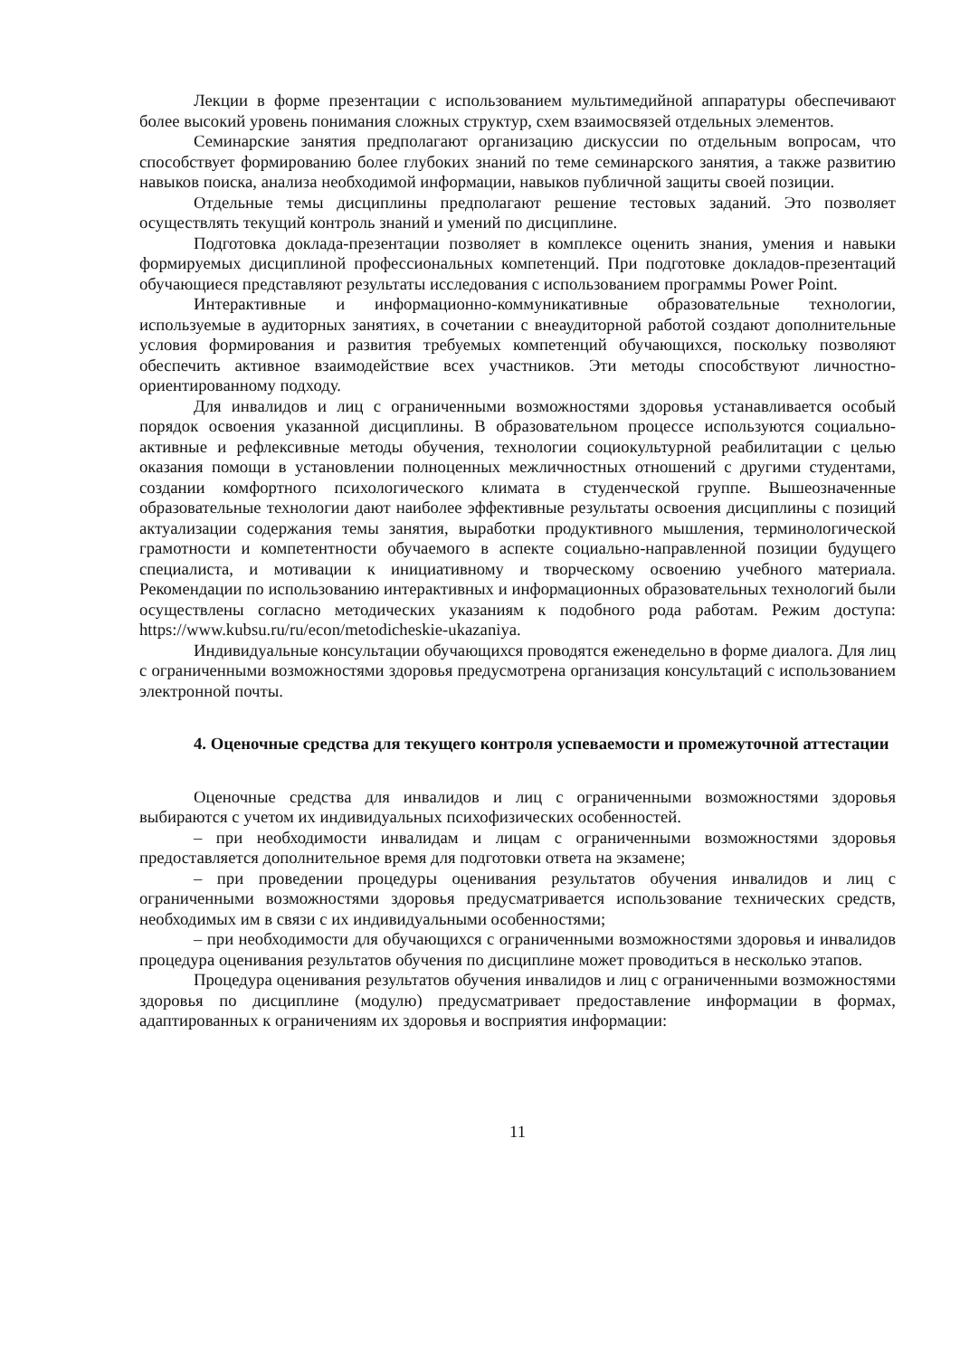Лекции в форме презентации с использованием мультимедийной аппаратуры обеспечивают более высокий уровень понимания сложных структур, схем взаимосвязей отдельных элементов.
Семинарские занятия предполагают организацию дискуссии по отдельным вопросам, что способствует формированию более глубоких знаний по теме семинарского занятия, а также развитию навыков поиска, анализа необходимой информации, навыков публичной защиты своей позиции.
Отдельные темы дисциплины предполагают решение тестовых заданий. Это позволяет осуществлять текущий контроль знаний и умений по дисциплине.
Подготовка доклада-презентации позволяет в комплексе оценить знания, умения и навыки формируемых дисциплиной профессиональных компетенций. При подготовке докладов-презентаций обучающиеся представляют результаты исследования с использованием программы Power Point.
Интерактивные и информационно-коммуникативные образовательные технологии, используемые в аудиторных занятиях, в сочетании с внеаудиторной работой создают дополнительные условия формирования и развития требуемых компетенций обучающихся, поскольку позволяют обеспечить активное взаимодействие всех участников. Эти методы способствуют личностно-ориентированному подходу.
Для инвалидов и лиц с ограниченными возможностями здоровья устанавливается особый порядок освоения указанной дисциплины. В образовательном процессе используются социально-активные и рефлексивные методы обучения, технологии социокультурной реабилитации с целью оказания помощи в установлении полноценных межличностных отношений с другими студентами, создании комфортного психологического климата в студенческой группе. Вышеозначенные образовательные технологии дают наиболее эффективные результаты освоения дисциплины с позиций актуализации содержания темы занятия, выработки продуктивного мышления, терминологической грамотности и компетентности обучаемого в аспекте социально-направленной позиции будущего специалиста, и мотивации к инициативному и творческому освоению учебного материала. Рекомендации по использованию интерактивных и информационных образовательных технологий были осуществлены согласно методических указаниям к подобного рода работам. Режим доступа: https://www.kubsu.ru/ru/econ/metodicheskie-ukazaniya.
Индивидуальные консультации обучающихся проводятся еженедельно в форме диалога. Для лиц с ограниченными возможностями здоровья предусмотрена организация консультаций с использованием электронной почты.
4. Оценочные средства для текущего контроля успеваемости и промежуточной аттестации
Оценочные средства для инвалидов и лиц с ограниченными возможностями здоровья выбираются с учетом их индивидуальных психофизических особенностей.
– при необходимости инвалидам и лицам с ограниченными возможностями здоровья предоставляется дополнительное время для подготовки ответа на экзамене;
– при проведении процедуры оценивания результатов обучения инвалидов и лиц с ограниченными возможностями здоровья предусматривается использование технических средств, необходимых им в связи с их индивидуальными особенностями;
– при необходимости для обучающихся с ограниченными возможностями здоровья и инвалидов процедура оценивания результатов обучения по дисциплине может проводиться в несколько этапов.
Процедура оценивания результатов обучения инвалидов и лиц с ограниченными возможностями здоровья по дисциплине (модулю) предусматривает предоставление информации в формах, адаптированных к ограничениям их здоровья и восприятия информации:
11